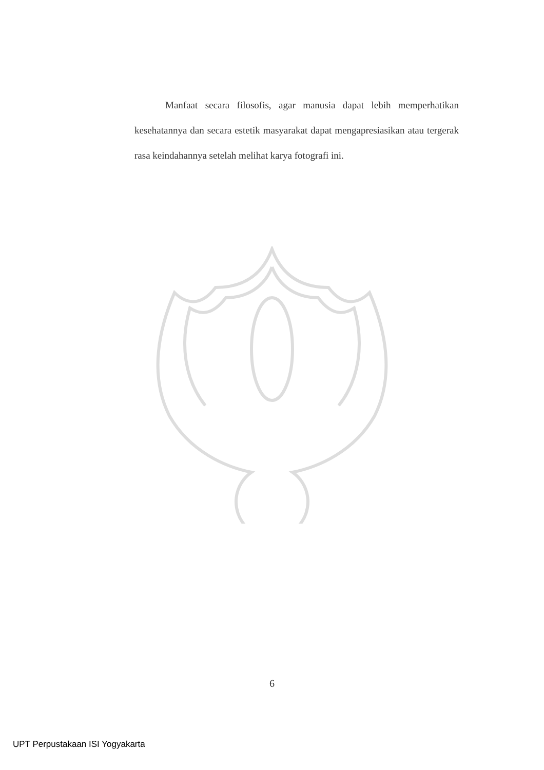Manfaat secara filosofis, agar manusia dapat lebih memperhatikan kesehatannya dan secara estetik masyarakat dapat mengapresiasikan atau tergerak rasa keindahannya setelah melihat karya fotografi ini.
6
UPT Perpustakaan ISI Yogyakarta